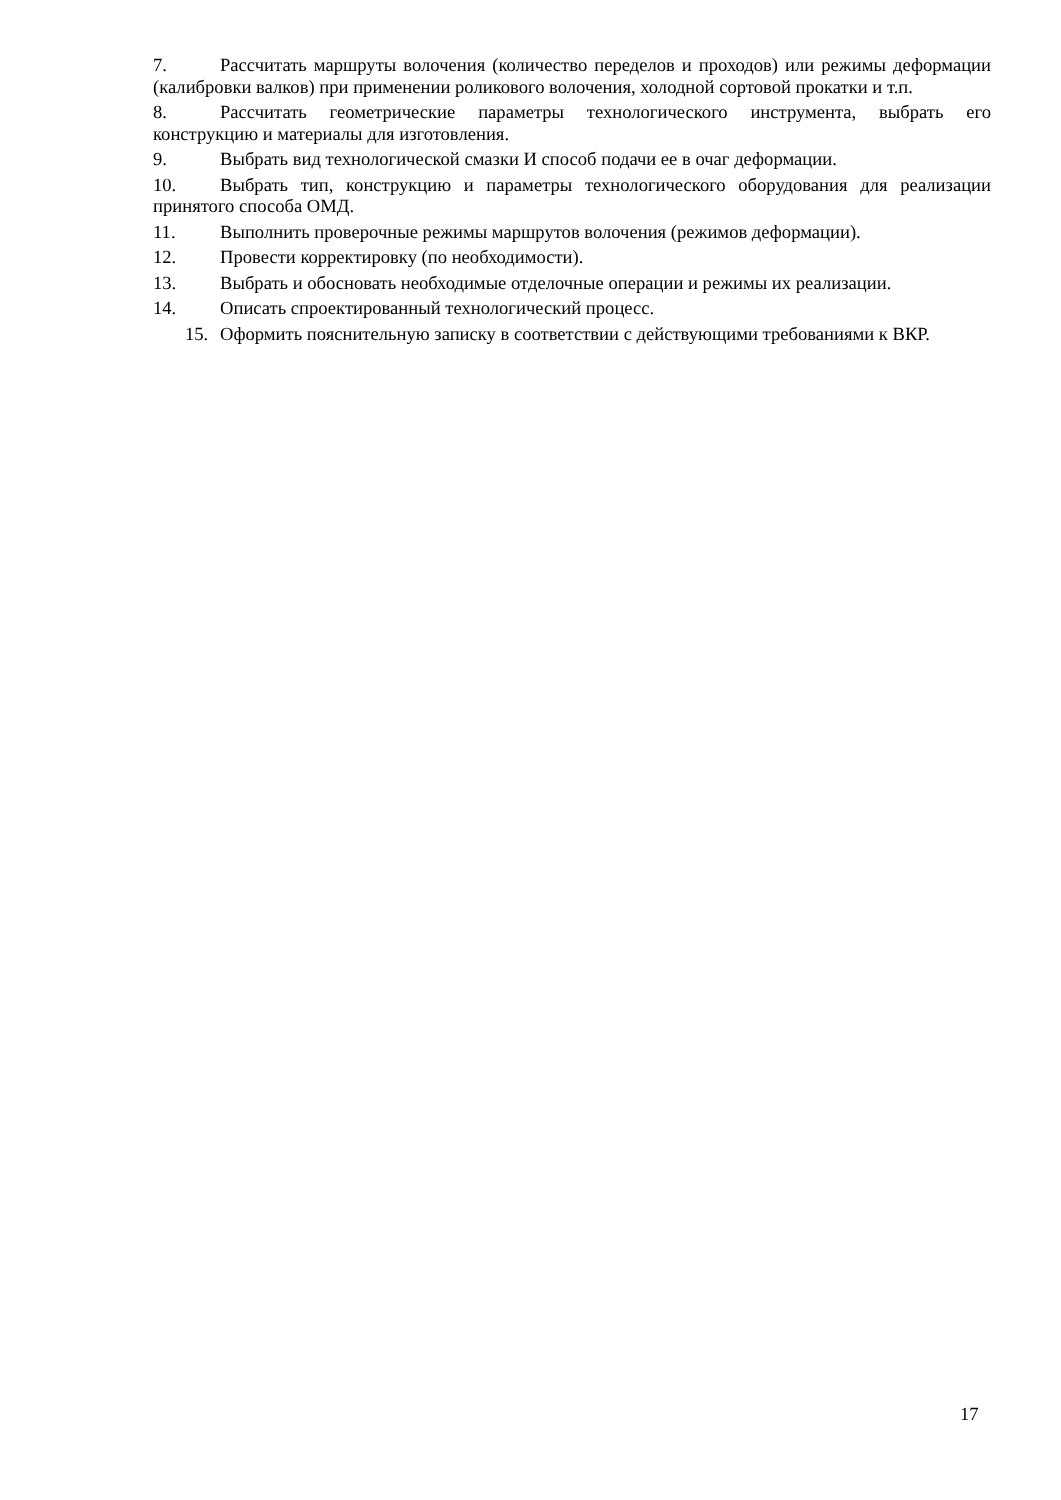7. Рассчитать маршруты волочения (количество переделов и проходов) или режимы деформации (калибровки валков) при применении роликового волочения, холодной сортовой прокатки и т.п.
8. Рассчитать геометрические параметры технологического инструмента, выбрать его конструкцию и материалы для изготовления.
9. Выбрать вид технологической смазки И способ подачи ее в очаг деформации.
10. Выбрать тип, конструкцию и параметры технологического оборудования для реализации принятого способа ОМД.
11. Выполнить проверочные режимы маршрутов волочения (режимов деформации).
12. Провести корректировку (по необходимости).
13. Выбрать и обосновать необходимые отделочные операции и режимы их реализации.
14. Описать спроектированный технологический процесс.
15. Оформить пояснительную записку в соответствии с действующими требованиями к ВКР.
17